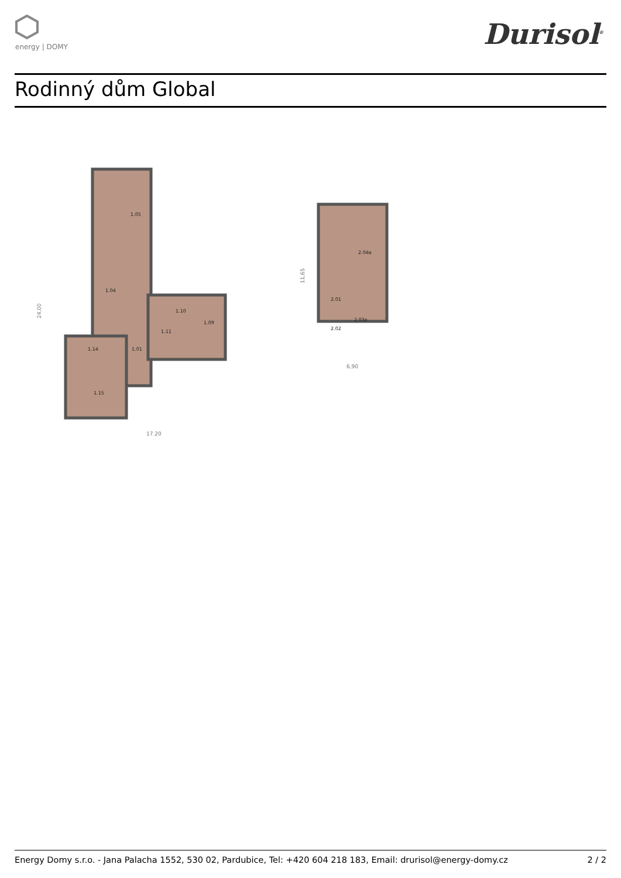energy | DOMY Durisol<sup>®</sup>
Rodinný dům Global
1.05
1.04
1.10
1.09
1.11
1.14
1.01
1.15
2.04a
2.01
2.03a
2.02
17,20
24,00
6,90
11,65
Energy Domy s.r.o. - Jana Palacha 1552, 530 02, Pardubice, Tel: +420 604 218 183, Email: drurisol@energy-domy.cz 2 / 2